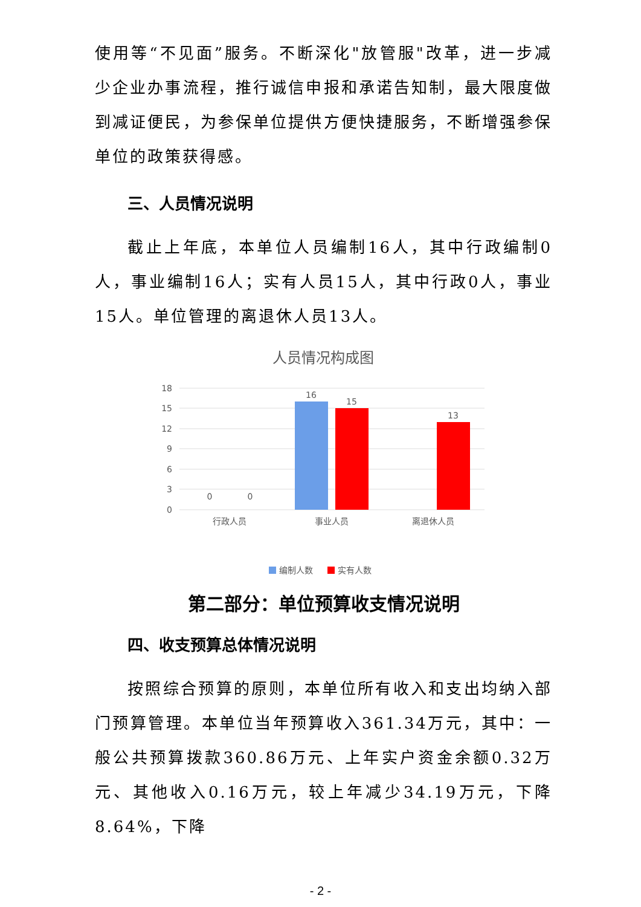使用等“不见面”服务。不断深化"放管服"改革，进一步减少企业办事流程，推行诚信申报和承诺告知制，最大限度做到减证便民，为参保单位提供方便快捷服务，不断增强参保单位的政策获得感。
三、人员情况说明
截止上年底，本单位人员编制16人，其中行政编制0人，事业编制16人；实有人员15人，其中行政0人，事业15人。单位管理的离退休人员13人。
人员情况构成图
18
15
12
9
6
3
0
0
0
16
15
13
行政人员
事业人员
离退休人员
编制人数
实有人数
第二部分：单位预算收支情况说明
四、收支预算总体情况说明
按照综合预算的原则，本单位所有收入和支出均纳入部门预算管理。本单位当年预算收入361.34万元，其中：一般公共预算拨款360.86万元、上年实户资金余额0.32万元、其他收入0.16万元，较上年减少34.19万元，下降8.64%，下降
- 2 -